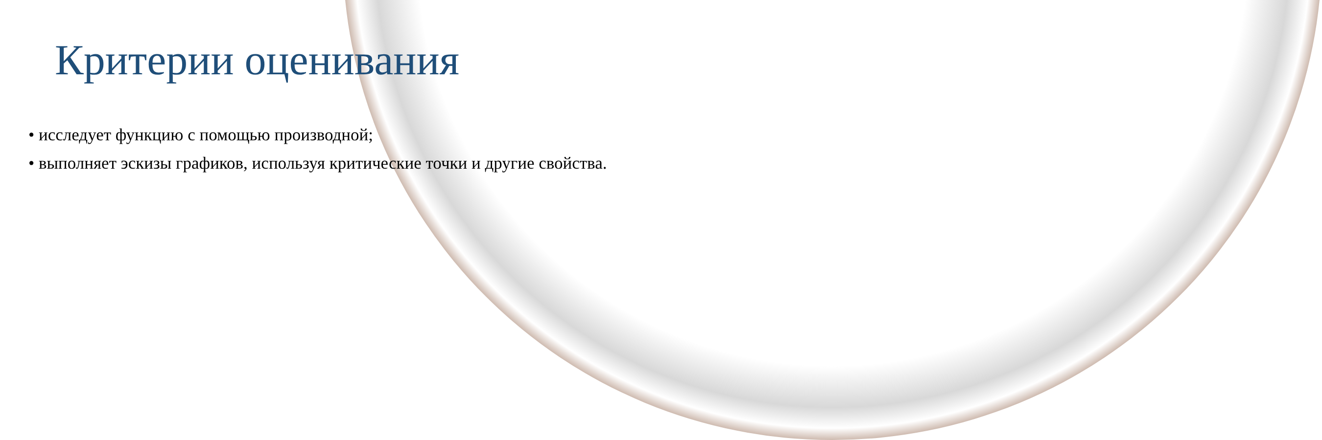Критерии оценивания
• исследует функцию с помощью производной;
• выполняет эскизы графиков, используя критические точки и другие свойства.